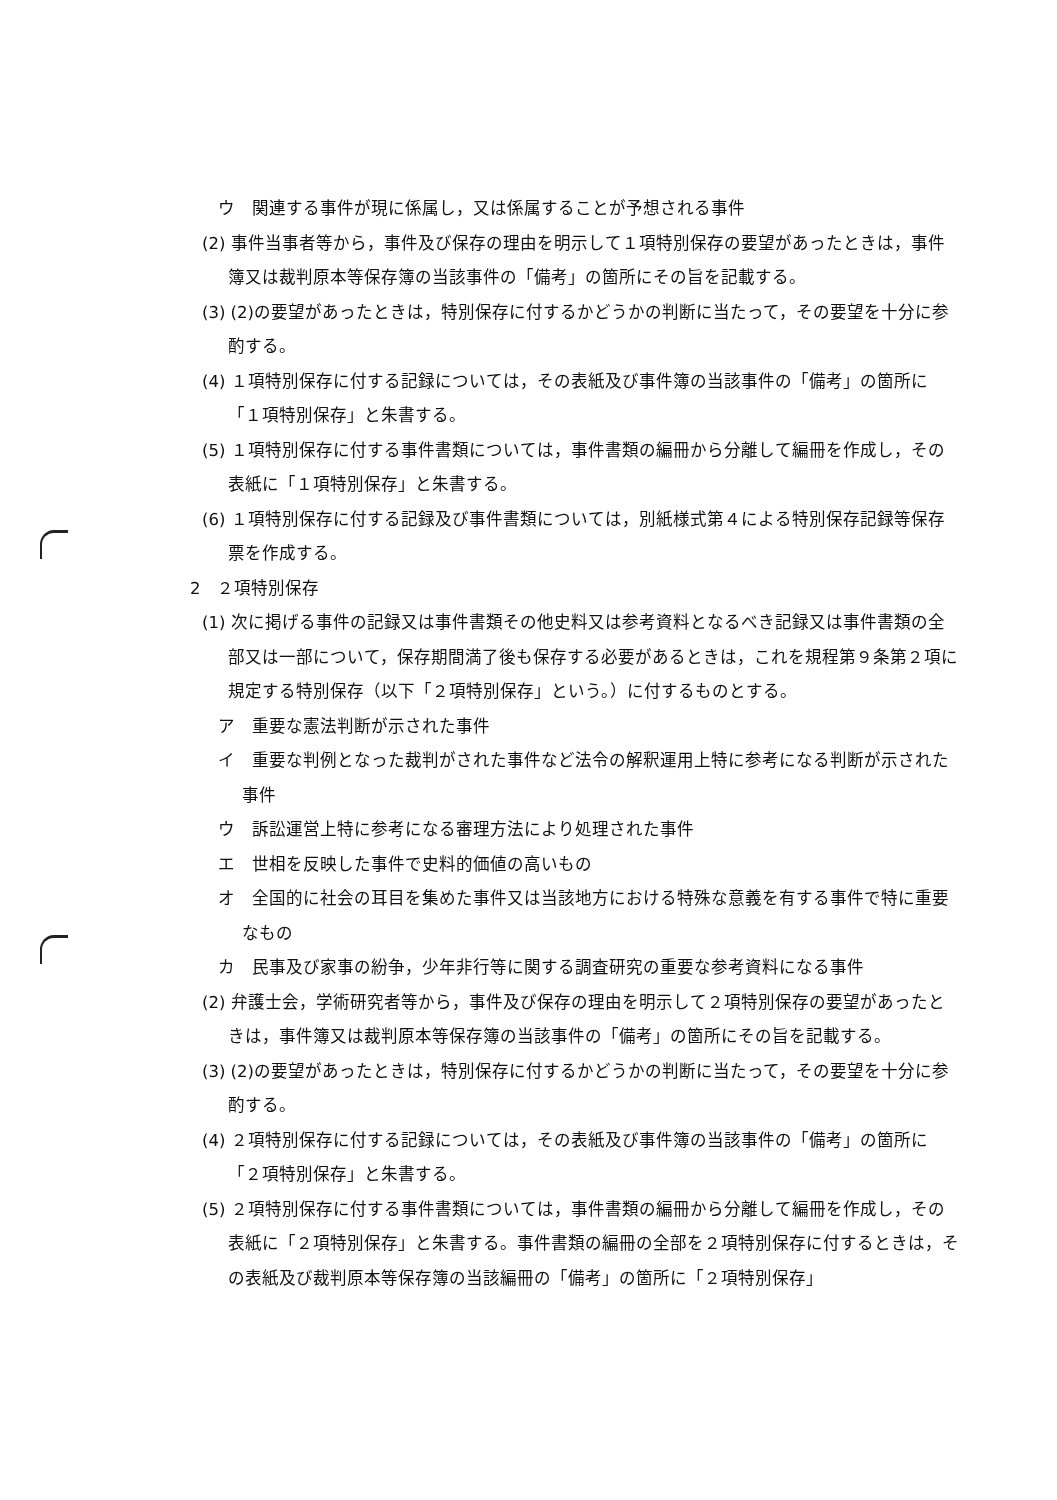ウ　関連する事件が現に係属し，又は係属することが予想される事件
(2) 事件当事者等から，事件及び保存の理由を明示して１項特別保存の要望があったときは，事件簿又は裁判原本等保存簿の当該事件の「備考」の箇所にその旨を記載する。
(3) (2)の要望があったときは，特別保存に付するかどうかの判断に当たって，その要望を十分に参酌する。
(4) １項特別保存に付する記録については，その表紙及び事件簿の当該事件の「備考」の箇所に「１項特別保存」と朱書する。
(5) １項特別保存に付する事件書類については，事件書類の編冊から分離して編冊を作成し，その表紙に「１項特別保存」と朱書する。
(6) １項特別保存に付する記録及び事件書類については，別紙様式第４による特別保存記録等保存票を作成する。
2　２項特別保存
(1) 次に掲げる事件の記録又は事件書類その他史料又は参考資料となるべき記録又は事件書類の全部又は一部について，保存期間満了後も保存する必要があるときは，これを規程第９条第２項に規定する特別保存（以下「２項特別保存」という。）に付するものとする。
ア　重要な憲法判断が示された事件
イ　重要な判例となった裁判がされた事件など法令の解釈運用上特に参考になる判断が示された事件
ウ　訴訟運営上特に参考になる審理方法により処理された事件
エ　世相を反映した事件で史料的価値の高いもの
オ　全国的に社会の耳目を集めた事件又は当該地方における特殊な意義を有する事件で特に重要なもの
カ　民事及び家事の紛争，少年非行等に関する調査研究の重要な参考資料になる事件
(2) 弁護士会，学術研究者等から，事件及び保存の理由を明示して２項特別保存の要望があったときは，事件簿又は裁判原本等保存簿の当該事件の「備考」の箇所にその旨を記載する。
(3) (2)の要望があったときは，特別保存に付するかどうかの判断に当たって，その要望を十分に参酌する。
(4) ２項特別保存に付する記録については，その表紙及び事件簿の当該事件の「備考」の箇所に「２項特別保存」と朱書する。
(5) ２項特別保存に付する事件書類については，事件書類の編冊から分離して編冊を作成し，その表紙に「２項特別保存」と朱書する。事件書類の編冊の全部を２項特別保存に付するときは，その表紙及び裁判原本等保存簿の当該編冊の「備考」の箇所に「２項特別保存」